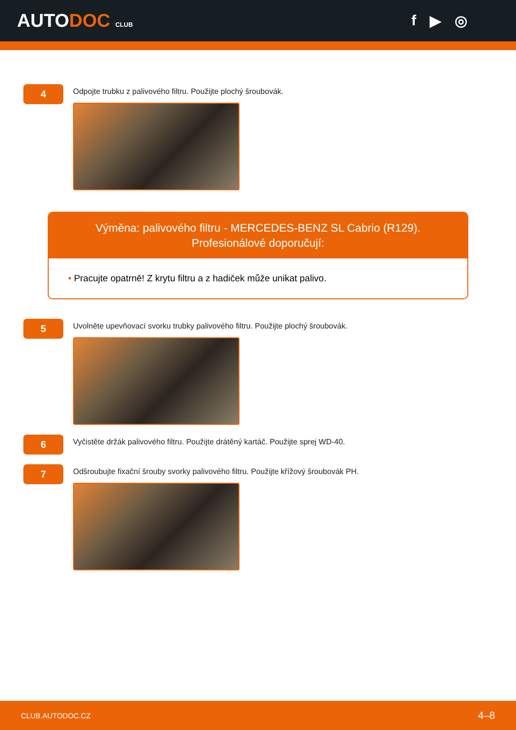AUTODOC CLUB
f ▶ ◎
4
Odpojte trubku z palivového filtru. Použijte plochý šroubovák.
Výměna: palivového filtru - MERCEDES-BENZ SL Cabrio (R129).
Profesionálové doporučují:
• Pracujte opatrně! Z krytu filtru a z hadiček může unikat palivo.
5
Uvolněte upevňovací svorku trubky palivového filtru. Použijte plochý šroubovák.
6
Vyčistěte držák palivového filtru. Použijte drátěný kartáč. Použijte sprej WD-40.
7
Odšroubujte fixační šrouby svorky palivového filtru. Použijte křížový šroubovák PH.
CLUB.AUTODOC.CZ 4–8